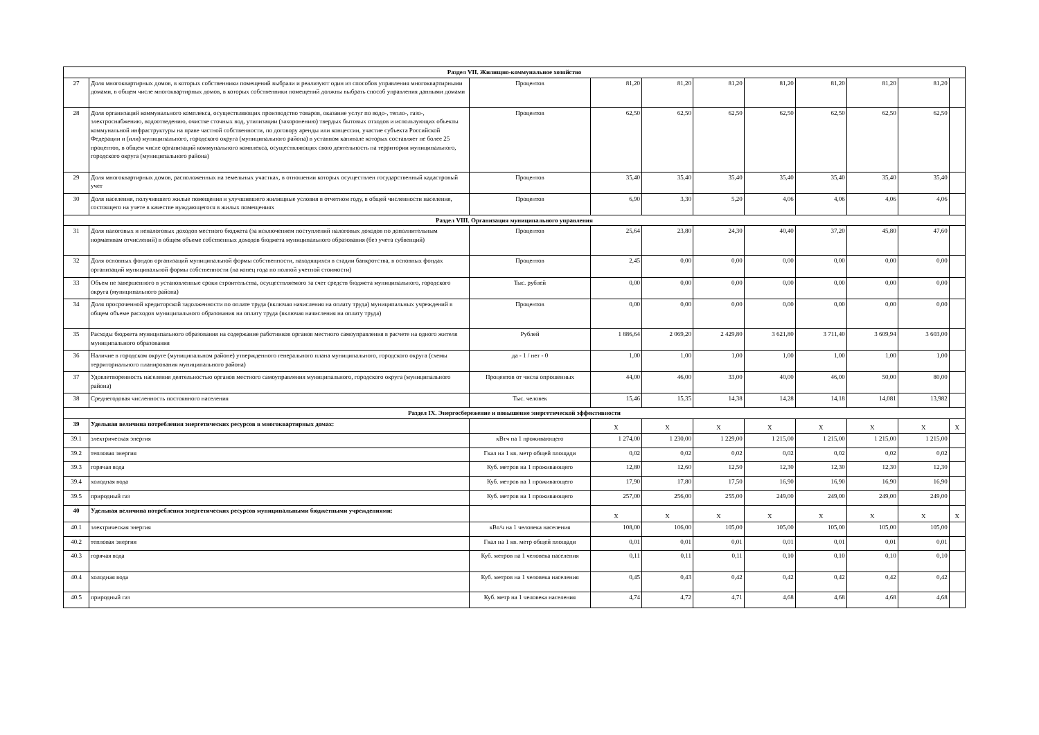| Раздел VII. Жилищно-коммунальное хозяйство | | | | | | | | | | |
| 27 | Доля многоквартирных домов, в которых собственники помещений выбрали и реализуют один из способов управления многоквартирными домами, в общем числе многоквартирных домов, в которых собственники помещений должны выбрать способ управления данными домами | Процентов | 81,20 | 81,20 | 81,20 | 81,20 | 81,20 | 81,20 | 81,20 | |
| 28 | Доля организаций коммунального комплекса, осуществляющих производство товаров, оказание услуг по водо-, тепло-, газо-, электроснабжению, водоотведению, очистке сточных вод, утилизации (захоронению) твердых бытовых отходов и использующих объекты коммунальной инфраструктуры на праве частной собственности, по договору аренды или концессии, участие субъекта Российской Федерации и (или) муниципального, городского округа (муниципального района) в уставном капитале которых составляет не более 25 процентов, в общем числе организаций коммунального комплекса, осуществляющих свою деятельность на территории муниципального, городского округа (муниципального района) | Процентов | 62,50 | 62,50 | 62,50 | 62,50 | 62,50 | 62,50 | 62,50 | |
| 29 | Доля многоквартирных домов, расположенных на земельных участках, в отношении которых осуществлен государственный кадастровый учет | Процентов | 35,40 | 35,40 | 35,40 | 35,40 | 35,40 | 35,40 | 35,40 | |
| 30 | Доля населения, получившего жилые помещения и улучшившего жилищные условия в отчетном году, в общей численности населения, состоящего на учете в качестве нуждающегося в жилых помещениях | Процентов | 6,90 | 3,30 | 5,20 | 4,06 | 4,06 | 4,06 | 4,06 | |
| Раздел VIII. Организация муниципального управления | | | | | | | | | | |
| 31 | Доля налоговых и неналоговых доходов местного бюджета (за исключением поступлений налоговых доходов по дополнительным нормативам отчислений) в общем объеме собственных доходов бюджета муниципального образования (без учета субвенций) | Процентов | 25,64 | 23,80 | 24,30 | 40,40 | 37,20 | 45,80 | 47,60 | |
| 32 | Доля основных фондов организаций муниципальной формы собственности, находящихся в стадии банкротства, в основных фондах организаций муниципальной формы собственности (на конец года по полной учетной стоимости) | Процентов | 2,45 | 0,00 | 0,00 | 0,00 | 0,00 | 0,00 | 0,00 | |
| 33 | Объем не завершенного в установленные сроки строительства, осуществляемого за счет средств бюджета муниципального, городского округа (муниципального района) | Тыс. рублей | 0,00 | 0,00 | 0,00 | 0,00 | 0,00 | 0,00 | 0,00 | |
| 34 | Доля просроченной кредиторской задолженности по оплате труда (включая начисления на оплату труда) муниципальных учреждений в общем объеме расходов муниципального образования на оплату труда (включая начисления на оплату труда) | Процентов | 0,00 | 0,00 | 0,00 | 0,00 | 0,00 | 0,00 | 0,00 | |
| 35 | Расходы бюджета муниципального образования на содержание работников органов местного самоуправления в расчете на одного жителя муниципального образования | Рублей | 1 886,64 | 2 069,20 | 2 429,80 | 3 621,80 | 3 711,40 | 3 609,94 | 3 603,00 | |
| 36 | Наличие в городском округе (муниципальном районе) утвержденного генерального плана муниципального, городского округа (схемы территориального планирования муниципального района) | да - 1 / нет - 0 | 1,00 | 1,00 | 1,00 | 1,00 | 1,00 | 1,00 | 1,00 | |
| 37 | Удовлетворенность населения деятельностью органов местного самоуправления муниципального, городского округа (муниципального района) | Процентов от числа опрошенных | 44,00 | 46,00 | 33,00 | 40,00 | 46,00 | 50,00 | 80,00 | |
| 38 | Среднегодовая численность постоянного населения | Тыс. человек | 15,46 | 15,35 | 14,38 | 14,28 | 14,18 | 14,081 | 13,982 | |
| Раздел IX. Энергосбережение и повышение энергетической эффективности | | | | | | | | | | |
| 39 | Удельная величина потребления энергетических ресурсов в многоквартирных домах: | | X | X | X | X | X | X | X | X |
| 39.1 | электрическая энергия | кВтч на 1 проживающего | 1 274,00 | 1 230,00 | 1 229,00 | 1 215,00 | 1 215,00 | 1 215,00 | 1 215,00 | |
| 39.2 | тепловая энергия | Гкал на 1 кв. метр общей площади | 0,02 | 0,02 | 0,02 | 0,02 | 0,02 | 0,02 | 0,02 | |
| 39.3 | горячая вода | Куб. метров на 1 проживающего | 12,80 | 12,60 | 12,50 | 12,30 | 12,30 | 12,30 | 12,30 | |
| 39.4 | холодная вода | Куб. метров на 1 проживающего | 17,90 | 17,80 | 17,50 | 16,90 | 16,90 | 16,90 | 16,90 | |
| 39.5 | природный газ | Куб. метров на 1 проживающего | 257,00 | 256,00 | 255,00 | 249,00 | 249,00 | 249,00 | 249,00 | |
| 40 | Удельная величина потребления энергетических ресурсов муниципальными бюджетными учреждениями: | | X | X | X | X | X | X | X | X |
| 40.1 | электрическая энергия | кВт/ч на 1 человека населения | 108,00 | 106,00 | 105,00 | 105,00 | 105,00 | 105,00 | 105,00 | |
| 40.2 | тепловая энергия | Гкал на 1 кв. метр общей площади | 0,01 | 0,01 | 0,01 | 0,01 | 0,01 | 0,01 | 0,01 | |
| 40.3 | горячая вода | Куб. метров на 1 человека населения | 0,11 | 0,11 | 0,11 | 0,10 | 0,10 | 0,10 | 0,10 | |
| 40.4 | холодная вода | Куб. метров на 1 человека населения | 0,45 | 0,43 | 0,42 | 0,42 | 0,42 | 0,42 | 0,42 | |
| 40.5 | природный газ | Куб. метр на 1 человека населения | 4,74 | 4,72 | 4,71 | 4,68 | 4,68 | 4,68 | 4,68 | |